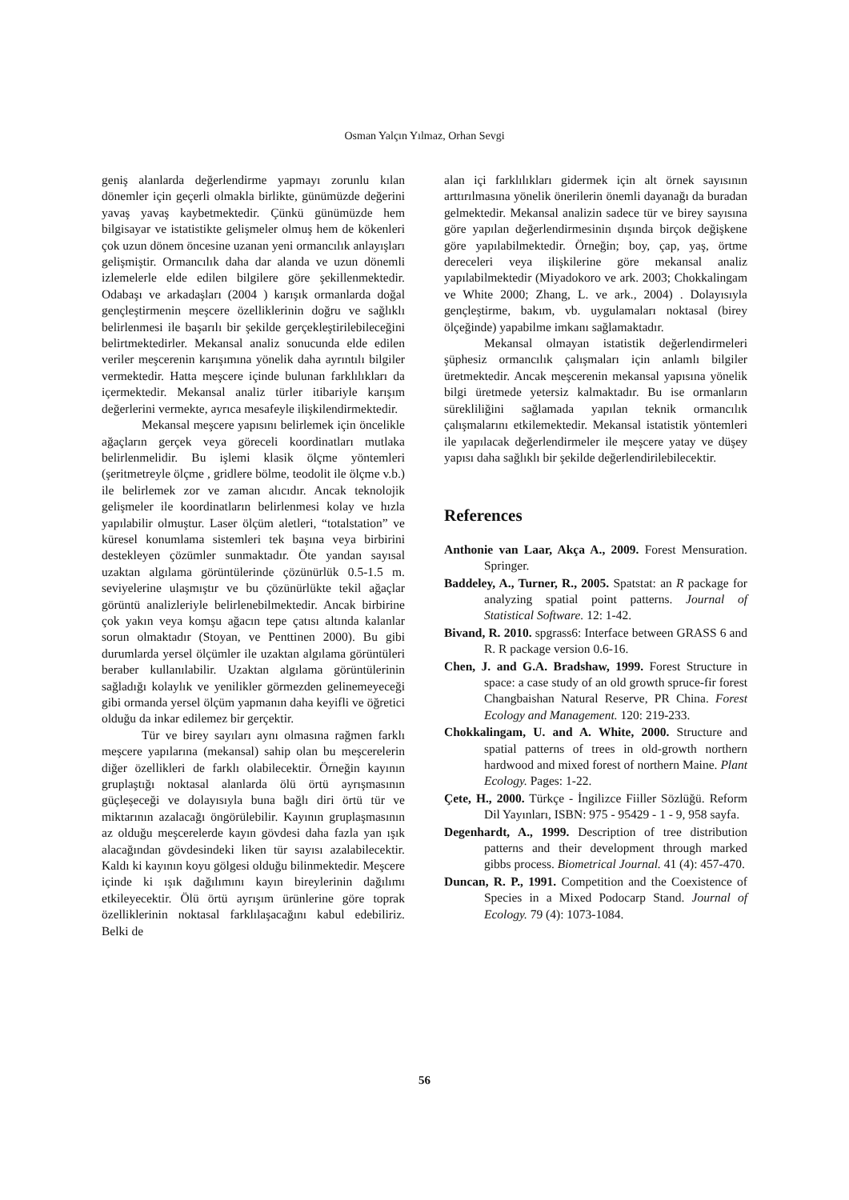Osman Yalçın Yılmaz, Orhan Sevgi
geniş alanlarda değerlendirme yapmayı zorunlu kılan dönemler için geçerli olmakla birlikte, günümüzde değerini yavaş yavaş kaybetmektedir. Çünkü günümüzde hem bilgisayar ve istatistikte gelişmeler olmuş hem de kökenleri çok uzun dönem öncesine uzanan yeni ormancılık anlayışları gelişmiştir. Ormancılık daha dar alanda ve uzun dönemli izlemelerle elde edilen bilgilere göre şekillenmektedir. Odabaşı ve arkadaşları (2004 ) karışık ormanlarda doğal gençleştirmenin meşcere özelliklerinin doğru ve sağlıklı belirlenmesi ile başarılı bir şekilde gerçekleştirilebileceğini belirtmektedirler. Mekansal analiz sonucunda elde edilen veriler meşcerenin karışımına yönelik daha ayrıntılı bilgiler vermektedir. Hatta meşcere içinde bulunan farklılıkları da içermektedir. Mekansal analiz türler itibariyle karışım değerlerini vermekte, ayrıca mesafeyle ilişkilendirmektedir.
Mekansal meşcere yapısını belirlemek için öncelikle ağaçların gerçek veya göreceli koordinatları mutlaka belirlenmelidir. Bu işlemi klasik ölçme yöntemleri (şeritmetreyle ölçme , gridlere bölme, teodolit ile ölçme v.b.) ile belirlemek zor ve zaman alıcıdır. Ancak teknolojik gelişmeler ile koordinatların belirlenmesi kolay ve hızla yapılabilir olmuştur. Laser ölçüm aletleri, “totalstation” ve küresel konumlama sistemleri tek başına veya birbirini destekleyen çözümler sunmaktadır. Öte yandan sayısal uzaktan algılama görüntülerinde çözünürlük 0.5-1.5 m. seviyelerine ulaşmıştır ve bu çözünürlükte tekil ağaçlar görüntü analizleriyle belirlenebilmektedir. Ancak birbirine çok yakın veya komşu ağacın tepe çatısı altında kalanlar sorun olmaktadır (Stoyan, ve Penttinen 2000). Bu gibi durumlarda yersel ölçümler ile uzaktan algılama görüntüleri beraber kullanılabilir. Uzaktan algılama görüntülerinin sağladığı kolaylık ve yenilikler görmezden gelinemeyeceği gibi ormanda yersel ölçüm yapmanın daha keyifli ve öğretici olduğu da inkar edilemez bir gerçektir.
Tür ve birey sayıları aynı olmasına rağmen farklı meşcere yapılarına (mekansal) sahip olan bu meşcerelerin diğer özellikleri de farklı olabilecektir. Örneğin kayının gruplaştığı noktasal alanlarda ölü örtü ayrışmasının güçleşeceği ve dolayısıyla buna bağlı diri örtü tür ve miktarının azalacağı öngörülebilir. Kayının gruplaşmasının az olduğu meşcerelerde kayın gövdesi daha fazla yan ışık alacağından gövdesindeki liken tür sayısı azalabilecektir. Kaldı ki kayının koyu gölgesi olduğu bilinmektedir. Meşcere içinde ki ışık dağılımını kayın bireylerinin dağılımı etkileyecektir. Ölü örtü ayrışım ürünlerine göre toprak özelliklerinin noktasal farklılaşacağını kabul edebiliriz. Belki de
alan içi farklılıkları gidermek için alt örnek sayısının arttırılmasına yönelik önerilerin önemli dayanağı da buradan gelmektedir. Mekansal analizin sadece tür ve birey sayısına göre yapılan değerlendirmesinin dışında birçok değişkene göre yapılabilmektedir. Örneğin; boy, çap, yaş, örtme dereceleri veya ilişkilerine göre mekansal analiz yapılabilmektedir (Miyadokoro ve ark. 2003; Chokkalingam ve White 2000; Zhang, L. ve ark., 2004) . Dolayısıyla gençleştirme, bakım, vb. uygulamaları noktasal (birey ölçeğinde) yapabilme imkanı sağlamaktadır.
Mekansal olmayan istatistik değerlendirmeleri şüphesiz ormancılık çalışmaları için anlamlı bilgiler üretmektedir. Ancak meşcerenin mekansal yapısına yönelik bilgi üretmede yetersiz kalmaktadır. Bu ise ormanların sürekliliğini sağlamada yapılan teknik ormancılık çalışmalarını etkilemektedir. Mekansal istatistik yöntemleri ile yapılacak değerlendirmeler ile meşcere yatay ve düşey yapısı daha sağlıklı bir şekilde değerlendirilebilecektir.
References
Anthonie van Laar, Akça A., 2009. Forest Mensuration. Springer.
Baddeley, A., Turner, R., 2005. Spatstat: an R package for analyzing spatial point patterns. Journal of Statistical Software. 12: 1-42.
Bivand, R. 2010. spgrass6: Interface between GRASS 6 and R. R package version 0.6-16.
Chen, J. and G.A. Bradshaw, 1999. Forest Structure in space: a case study of an old growth spruce-fir forest Changbaishan Natural Reserve, PR China. Forest Ecology and Management. 120: 219-233.
Chokkalingam, U. and A. White, 2000. Structure and spatial patterns of trees in old-growth northern hardwood and mixed forest of northern Maine. Plant Ecology. Pages: 1-22.
Çete, H., 2000. Türkçe - İngilizce Fiiller Sözlüğü. Reform Dil Yayınları, ISBN: 975 - 95429 - 1 - 9, 958 sayfa.
Degenhardt, A., 1999. Description of tree distribution patterns and their development through marked gibbs process. Biometrical Journal. 41 (4): 457-470.
Duncan, R. P., 1991. Competition and the Coexistence of Species in a Mixed Podocarp Stand. Journal of Ecology. 79 (4): 1073-1084.
56